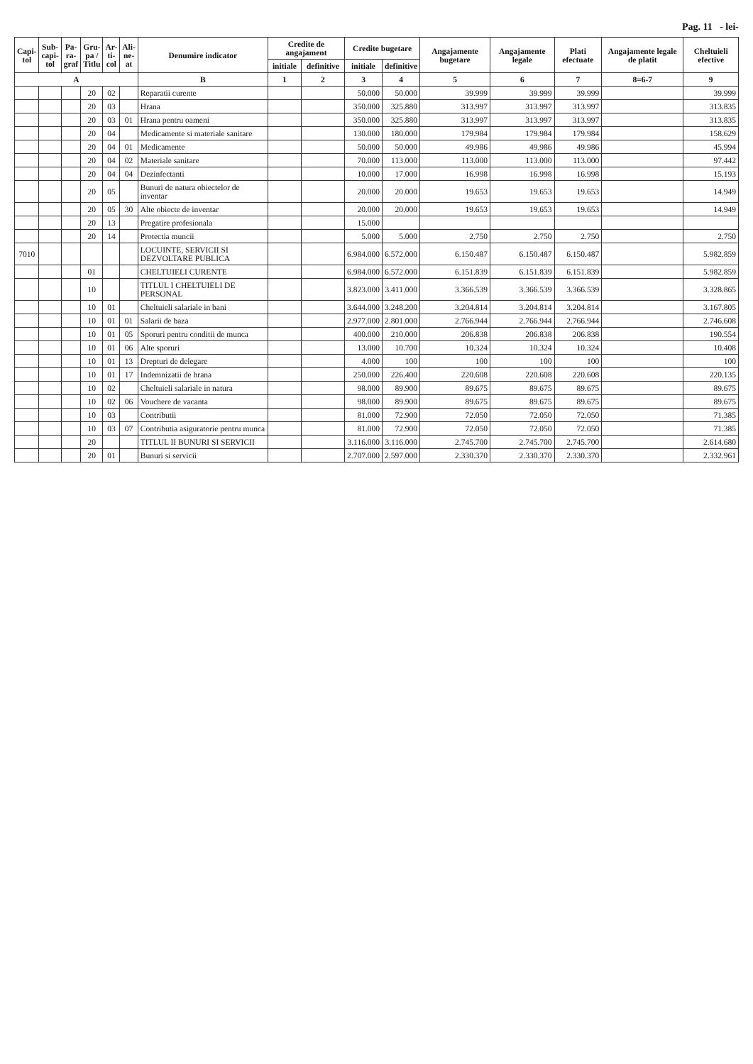Pag. 11 - lei-
| Capi- tol | Sub- capi- tol | Pa- ra- graf | Gru- pa / Titlu | Ar- ti- col | Ali- ne- at | Denumire indicator | Credite de angajament | | Credite bugetare | | Angajamente bugetare | Angajamente legale | Plati efectuate | Angajamente legale de platit | Cheltuieli efective |
| --- | --- | --- | --- | --- | --- | --- | --- | --- | --- | --- | --- | --- | --- | --- | --- |
| | | | | | | | initiale | definitive | initiale | definitive | | | | | |
| A | | | | | | B | 1 | 2 | 3 | 4 | 5 | 6 | 7 | 8=6-7 | 9 |
| | | | 20 | 02 | | Reparatii curente | | | 50.000 | 50.000 | 39.999 | 39.999 | 39.999 | | 39.999 |
| | | | 20 | 03 | | Hrana | | | 350.000 | 325.880 | 313.997 | 313.997 | 313.997 | | 313.835 |
| | | | 20 | 03 | 01 | Hrana pentru oameni | | | 350.000 | 325.880 | 313.997 | 313.997 | 313.997 | | 313.835 |
| | | | 20 | 04 | | Medicamente si materiale sanitare | | | 130.000 | 180.000 | 179.984 | 179.984 | 179.984 | | 158.629 |
| | | | 20 | 04 | 01 | Medicamente | | | 50.000 | 50.000 | 49.986 | 49.986 | 49.986 | | 45.994 |
| | | | 20 | 04 | 02 | Materiale sanitare | | | 70.000 | 113.000 | 113.000 | 113.000 | 113.000 | | 97.442 |
| | | | 20 | 04 | 04 | Dezinfectanti | | | 10.000 | 17.000 | 16.998 | 16.998 | 16.998 | | 15.193 |
| | | | 20 | 05 | | Bunuri de natura obiectelor de inventar | | | 20.000 | 20.000 | 19.653 | 19.653 | 19.653 | | 14.949 |
| | | | 20 | 05 | 30 | Alte obiecte de inventar | | | 20.000 | 20.000 | 19.653 | 19.653 | 19.653 | | 14.949 |
| | | | 20 | 13 | | Pregatire profesionala | | | 15.000 | | | | | | |
| | | | 20 | 14 | | Protectia muncii | | | 5.000 | 5.000 | 2.750 | 2.750 | 2.750 | | 2.750 |
| 7010 | | | | | | LOCUINTE, SERVICII SI DEZVOLTARE PUBLICA | | | 6.984.000 | 6.572.000 | 6.150.487 | 6.150.487 | 6.150.487 | | 5.982.859 |
| | | | 01 | | | CHELTUIELI CURENTE | | | 6.984.000 | 6.572.000 | 6.151.839 | 6.151.839 | 6.151.839 | | 5.982.859 |
| | | | 10 | | | TITLUL I CHELTUIELI DE PERSONAL | | | 3.823.000 | 3.411.000 | 3.366.539 | 3.366.539 | 3.366.539 | | 3.328.865 |
| | | | 10 | 01 | | Cheltuieli salariale in bani | | | 3.644.000 | 3.248.200 | 3.204.814 | 3.204.814 | 3.204.814 | | 3.167.805 |
| | | | 10 | 01 | 01 | Salarii de baza | | | 2.977.000 | 2.801.000 | 2.766.944 | 2.766.944 | 2.766.944 | | 2.746.608 |
| | | | 10 | 01 | 05 | Sporuri pentru conditii de munca | | | 400.000 | 210.000 | 206.838 | 206.838 | 206.838 | | 190.554 |
| | | | 10 | 01 | 06 | Alte sporuri | | | 13.000 | 10.700 | 10.324 | 10.324 | 10.324 | | 10.408 |
| | | | 10 | 01 | 13 | Drepturi de delegare | | | 4.000 | 100 | 100 | 100 | 100 | | 100 |
| | | | 10 | 01 | 17 | Indemnizatii de hrana | | | 250.000 | 226.400 | 220.608 | 220.608 | 220.608 | | 220.135 |
| | | | 10 | 02 | | Cheltuieli salariale in natura | | | 98.000 | 89.900 | 89.675 | 89.675 | 89.675 | | 89.675 |
| | | | 10 | 02 | 06 | Vouchere de vacanta | | | 98.000 | 89.900 | 89.675 | 89.675 | 89.675 | | 89.675 |
| | | | 10 | 03 | | Contributii | | | 81.000 | 72.900 | 72.050 | 72.050 | 72.050 | | 71.385 |
| | | | 10 | 03 | 07 | Contributia asiguratorie pentru munca | | | 81.000 | 72.900 | 72.050 | 72.050 | 72.050 | | 71.385 |
| | | | 20 | | | TITLUL II BUNURI SI SERVICII | | | 3.116.000 | 3.116.000 | 2.745.700 | 2.745.700 | 2.745.700 | | 2.614.680 |
| | | | 20 | 01 | | Bunuri si servicii | | | 2.707.000 | 2.597.000 | 2.330.370 | 2.330.370 | 2.330.370 | | 2.332.961 |